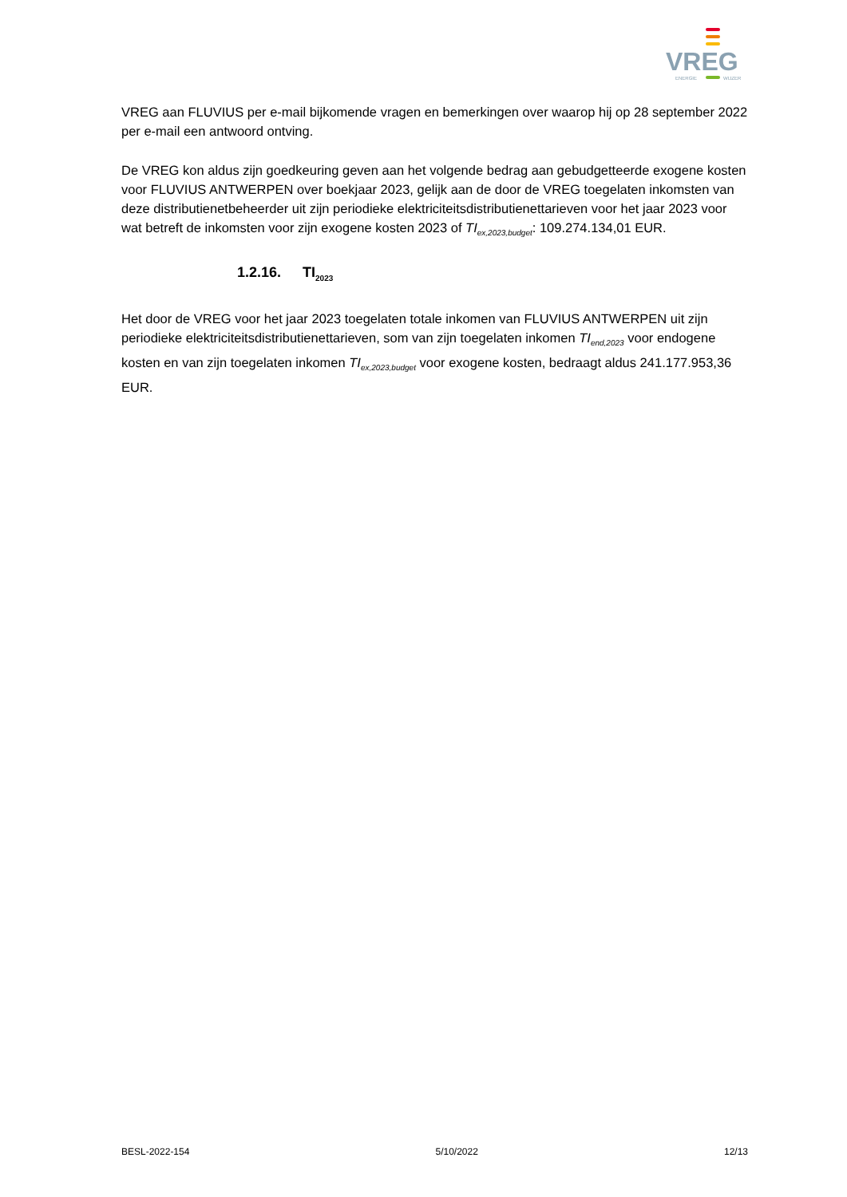VREG
ENERGIE
WIJZER
VREG aan FLUVIUS per e-mail bijkomende vragen en bemerkingen over waarop hij op 28 september 2022 per e-mail een antwoord ontving.
De VREG kon aldus zijn goedkeuring geven aan het volgende bedrag aan gebudgetteerde exogene kosten voor FLUVIUS ANTWERPEN over boekjaar 2023, gelijk aan de door de VREG toegelaten inkomsten van deze distributienetbeheerder uit zijn periodieke elektriciteitsdistributienettarieven voor het jaar 2023 voor wat betreft de inkomsten voor zijn exogene kosten 2023 of TI<sub>ex,2023,budget</sub>: 109.274.134,01 EUR.
1.2.16. TI<sub>2023</sub>
Het door de VREG voor het jaar 2023 toegelaten totale inkomen van FLUVIUS ANTWERPEN uit zijn periodieke elektriciteitsdistributienettarieven, som van zijn toegelaten inkomen TI<sub>end,2023</sub> voor endogene kosten en van zijn toegelaten inkomen TI<sub>ex,2023,budget</sub> voor exogene kosten, bedraagt aldus 241.177.953,36 EUR.
BESL-2022-154 5/10/2022 12/13